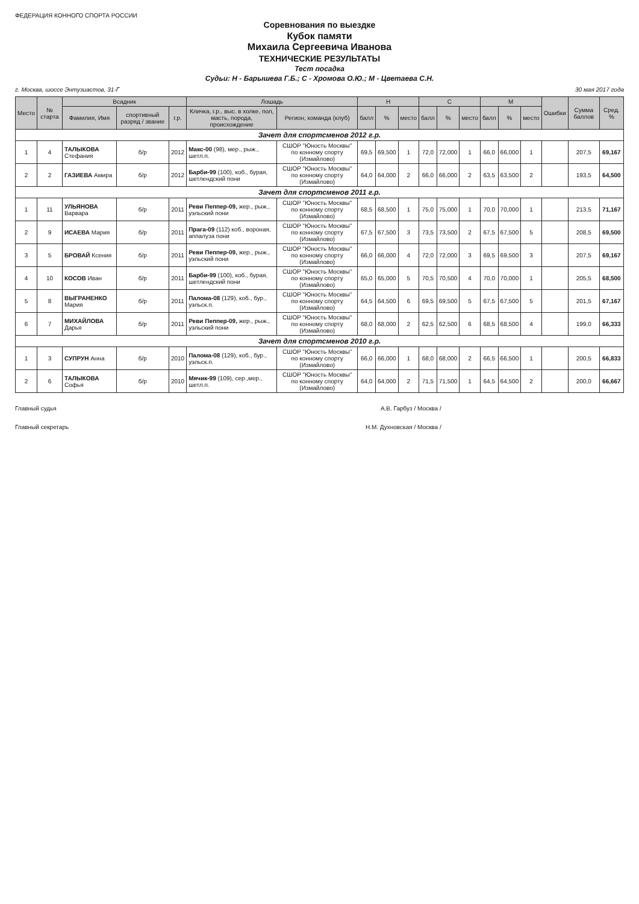ФЕДЕРАЦИЯ КОННОГО СПОРТА РОССИИ
Соревнования по выездке
Кубок памяти
Михаила Сергеевича Иванова
ТЕХНИЧЕСКИЕ РЕЗУЛЬТАТЫ
Тест посадка
Судьи: Н - Барышева Г.Б.; С - Хромова О.Ю.; М - Цветаева С.Н.
г. Москва, шоссе Энтузиастов, 31-Г 30 мая 2017 года
| Место | № старта | Всадник | | | Лошадь | | Н | | | С | | | М | | | Ошибки | Сумма баллов | Сред. % |
| --- | --- | --- | --- | --- | --- | --- | --- | --- | --- | --- | --- | --- | --- | --- | --- | --- | --- | --- |
| | | Фамилия, Имя | спортивный разряд / звание | г.р. | Кличка, г.р., выс. в холке, пол, масть, порода, происхождение | Регион, команда (клуб) | балл | % | место | балл | % | место | балл | % | место | | | |
| Зачет для спортсменов 2012 г.р. | | | | | | | | | | | | | | | | | | |
| 1 | 4 | ТАЛЫКОВА Стефания | б/р | 2012 | Макс-00 (98), мер., рыж., шетл.п. | СШОР "Юность Москвы" по конному спорту (Измайлово) | 69,5 | 69,500 | 1 | 72,0 | 72,000 | 1 | 66,0 | 66,000 | 1 | | 207,5 | 69,167 |
| 2 | 2 | ГАЗИЕВА Амира | б/р | 2012 | Барби-99 (100), коб., бурая, шетлендский пони | СШОР "Юность Москвы" по конному спорту (Измайлово) | 64,0 | 64,000 | 2 | 66,0 | 66,000 | 2 | 63,5 | 63,500 | 2 | | 193,5 | 64,500 |
| Зачет для спортсменов 2011 г.р. | | | | | | | | | | | | | | | | | | |
| 1 | 11 | УЛЬЯНОВА Варвара | б/р | 2011 | Реви Пеппер-09, жер., рыж., уэльский пони | СШОР "Юность Москвы" по конному спорту (Измайлово) | 68,5 | 68,500 | 1 | 75,0 | 75,000 | 1 | 70,0 | 70,000 | 1 | | 213,5 | 71,167 |
| 2 | 9 | ИСАЕВА Мария | б/р | 2011 | Прага-09 (112) коб., вороная, аппалуза пони | СШОР "Юность Москвы" по конному спорту (Измайлово) | 67,5 | 67,500 | 3 | 73,5 | 73,500 | 2 | 67,5 | 67,500 | 5 | | 208,5 | 69,500 |
| 3 | 5 | БРОВАЙ Ксения | б/р | 2011 | Реви Пеппер-09, жер., рыж., уэльский пони | СШОР "Юность Москвы" по конному спорту (Измайлово) | 66,0 | 66,000 | 4 | 72,0 | 72,000 | 3 | 69,5 | 69,500 | 3 | | 207,5 | 69,167 |
| 4 | 10 | КОСОВ Иван | б/р | 2011 | Барби-99 (100), коб., бурая, шетлендский пони | СШОР "Юность Москвы" по конному спорту (Измайлово) | 65,0 | 65,000 | 5 | 70,5 | 70,500 | 4 | 70,0 | 70,000 | 1 | | 205,5 | 68,500 |
| 5 | 8 | ВЫГРАНЕНКО Мария | б/р | 2011 | Палома-08 (129), коб., бур., уэльск.п. | СШОР "Юность Москвы" по конному спорту (Измайлово) | 64,5 | 64,500 | 6 | 69,5 | 69,500 | 5 | 67,5 | 67,500 | 5 | | 201,5 | 67,167 |
| 6 | 7 | МИХАЙЛОВА Дарья | б/р | 2011 | Реви Пеппер-09, жер., рыж., уэльский пони | СШОР "Юность Москвы" по конному спорту (Измайлово) | 68,0 | 68,000 | 2 | 62,5 | 62,500 | 6 | 68,5 | 68,500 | 4 | | 199,0 | 66,333 |
| Зачет для спортсменов 2010 г.р. | | | | | | | | | | | | | | | | | | |
| 1 | 3 | СУПРУН Анна | б/р | 2010 | Палома-08 (129), коб., бур., уэльск.п. | СШОР "Юность Москвы" по конному спорту (Измайлово) | 66,0 | 66,000 | 1 | 68,0 | 68,000 | 2 | 66,5 | 66,500 | 1 | | 200,5 | 66,833 |
| 2 | 6 | ТАЛЫКОВА Софья | б/р | 2010 | Мячик-99 (109), сер.,мер., шетл.п. | СШОР "Юность Москвы" по конному спорту (Измайлово) | 64,0 | 64,000 | 2 | 71,5 | 71,500 | 1 | 64,5 | 64,500 | 2 | | 200,0 | 66,667 |
Главный судья А.В. Гарбуз / Москва /
Главный секретарь Н.М. Духновская / Москва /